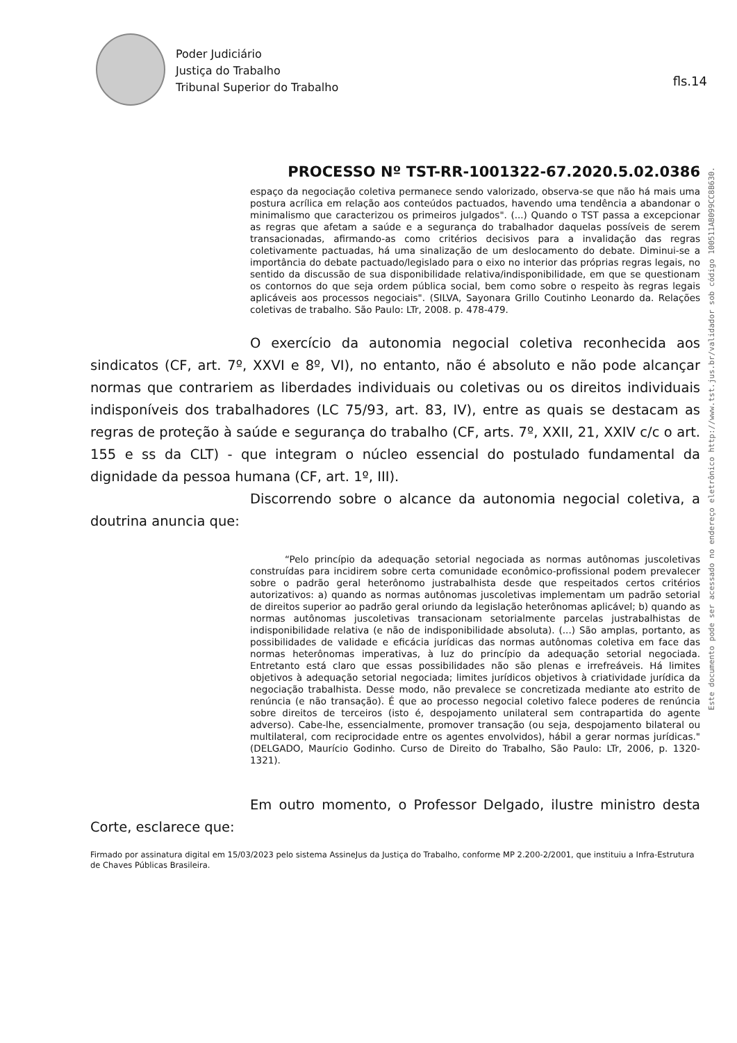Poder Judiciário
Justiça do Trabalho
Tribunal Superior do Trabalho
fls.14
Este documento pode ser acessado no endereço eletrônico http://www.tst.jus.br/validador sob código 100511AB099CC8B630.
PROCESSO Nº TST-RR-1001322-67.2020.5.02.0386
espaço da negociação coletiva permanece sendo valorizado, observa-se que não há mais uma postura acrílica em relação aos conteúdos pactuados, havendo uma tendência a abandonar o minimalismo que caracterizou os primeiros julgados". (...) Quando o TST passa a excepcionar as regras que afetam a saúde e a segurança do trabalhador daquelas possíveis de serem transacionadas, afirmando-as como critérios decisivos para a invalidação das regras coletivamente pactuadas, há uma sinalização de um deslocamento do debate. Diminui-se a importância do debate pactuado/legislado para o eixo no interior das próprias regras legais, no sentido da discussão de sua disponibilidade relativa/indisponibilidade, em que se questionam os contornos do que seja ordem pública social, bem como sobre o respeito às regras legais aplicáveis aos processos negociais". (SILVA, Sayonara Grillo Coutinho Leonardo da. Relações coletivas de trabalho. São Paulo: LTr, 2008. p. 478-479.
O exercício da autonomia negocial coletiva reconhecida aos sindicatos (CF, art. 7º, XXVI e 8º, VI), no entanto, não é absoluto e não pode alcançar normas que contrariem as liberdades individuais ou coletivas ou os direitos individuais indisponíveis dos trabalhadores (LC 75/93, art. 83, IV), entre as quais se destacam as regras de proteção à saúde e segurança do trabalho (CF, arts. 7º, XXII, 21, XXIV c/c o art. 155 e ss da CLT) - que integram o núcleo essencial do postulado fundamental da dignidade da pessoa humana (CF, art. 1º, III).
Discorrendo sobre o alcance da autonomia negocial coletiva, a doutrina anuncia que:
“Pelo princípio da adequação setorial negociada as normas autônomas juscoletivas construídas para incidirem sobre certa comunidade econômico-profissional podem prevalecer sobre o padrão geral heterônomo justrabalhista desde que respeitados certos critérios autorizativos: a) quando as normas autônomas juscoletivas implementam um padrão setorial de direitos superior ao padrão geral oriundo da legislação heterônomas aplicável; b) quando as normas autônomas juscoletivas transacionam setorialmente parcelas justrabalhistas de indisponibilidade relativa (e não de indisponibilidade absoluta). (...) São amplas, portanto, as possibilidades de validade e eficácia jurídicas das normas autônomas coletiva em face das normas heterônomas imperativas, à luz do princípio da adequação setorial negociada. Entretanto está claro que essas possibilidades não são plenas e irrefreáveis. Há limites objetivos à adequação setorial negociada; limites jurídicos objetivos à criatividade jurídica da negociação trabalhista. Desse modo, não prevalece se concretizada mediante ato estrito de renúncia (e não transação). É que ao processo negocial coletivo falece poderes de renúncia sobre direitos de terceiros (isto é, despojamento unilateral sem contrapartida do agente adverso). Cabe-lhe, essencialmente, promover transação (ou seja, despojamento bilateral ou multilateral, com reciprocidade entre os agentes envolvidos), hábil a gerar normas jurídicas." (DELGADO, Maurício Godinho. Curso de Direito do Trabalho, São Paulo: LTr, 2006, p. 1320-1321).
Em outro momento, o Professor Delgado, ilustre ministro desta Corte, esclarece que:
Firmado por assinatura digital em 15/03/2023 pelo sistema AssineJus da Justiça do Trabalho, conforme MP 2.200-2/2001, que instituiu a Infra-Estrutura de Chaves Públicas Brasileira.